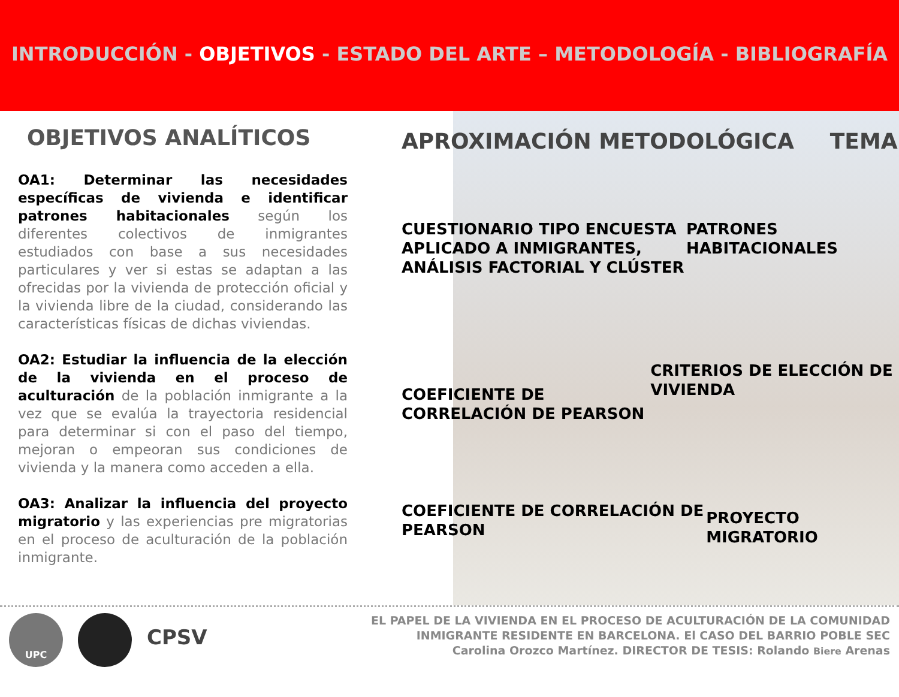INTRODUCCIÓN - OBJETIVOS - ESTADO DEL ARTE – METODOLOGÍA - BIBLIOGRAFÍA
OBJETIVOS ANALÍTICOS
OA1: Determinar las necesidades específicas de vivienda e identificar patrones habitacionales según los diferentes colectivos de inmigrantes estudiados con base a sus necesidades particulares y ver si estas se adaptan a las ofrecidas por la vivienda de protección oficial y la vivienda libre de la ciudad, considerando las características físicas de dichas viviendas.
OA2: Estudiar la influencia de la elección de la vivienda en el proceso de aculturación de la población inmigrante a la vez que se evalúa la trayectoria residencial para determinar si con el paso del tiempo, mejoran o empeoran sus condiciones de vivienda y la manera como acceden a ella.
OA3: Analizar la influencia del proyecto migratorio y las experiencias pre migratorias en el proceso de aculturación de la población inmigrante.
APROXIMACIÓN METODOLÓGICA TEMA
CUESTIONARIO TIPO ENCUESTA APLICADO A INMIGRANTES, ANÁLISIS FACTORIAL Y CLÚSTER
PATRONES HABITACIONALES
COEFICIENTE DE CORRELACIÓN DE PEARSON
CRITERIOS DE ELECCIÓN DE VIVIENDA
COEFICIENTE DE CORRELACIÓN DE PEARSON
PROYECTO MIGRATORIO
UPC
CPSV
EL PAPEL DE LA VIVIENDA EN EL PROCESO DE ACULTURACIÓN DE LA COMUNIDAD
INMIGRANTE RESIDENTE EN BARCELONA. El CASO DEL BARRIO POBLE SEC
Carolina Orozco Martínez. DIRECTOR DE TESIS: Rolando Biere Arenas